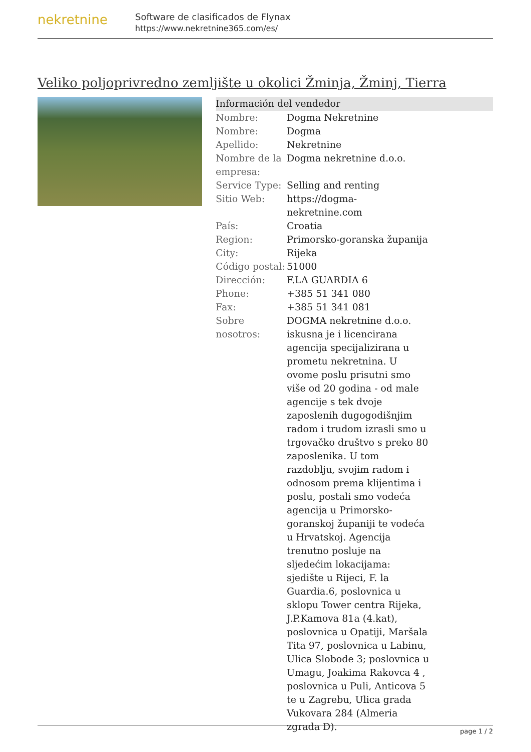nekretnine
Software de clasificados de Flynax
https://www.nekretnine365.com/es/
Veliko poljoprivredno zemljište u okolici Žminja, Žminj, Tierra
Información del vendedor
| Nombre: | Dogma Nekretnine |
| Nombre: | Dogma |
| Apellido: | Nekretnine |
| Nombre de la empresa: | Dogma nekretnine d.o.o. |
| Service Type: | Selling and renting |
| Sitio Web: | https://dogma-nekretnine.com |
| País: | Croatia |
| Region: | Primorsko-goranska županija |
| City: | Rijeka |
| Código postal: | 51000 |
| Dirección: | F.LA GUARDIA 6 |
| Phone: | +385 51 341 080 |
| Fax: | +385 51 341 081 |
| Sobre nosotros: | DOGMA nekretnine d.o.o. iskusna je i licencirana agencija specijalizirana u prometu nekretnina. U ovome poslu prisutni smo više od 20 godina - od male agencije s tek dvoje zaposlenih dugogodišnjim radom i trudom izrasli smo u trgovačko društvo s preko 80 zaposlenika. U tom razdoblju, svojim radom i odnosom prema klijentima i poslu, postali smo vodeća agencija u Primorsko-goranskoj županiji te vodeća u Hrvatskoj. Agencija trenutno posluje na sljedećim lokacijama: sjedište u Rijeci, F. la Guardia.6, poslovnica u sklopu Tower centra Rijeka, J.P.Kamova 81a (4.kat), poslovnica u Opatiji, Maršala Tita 97, poslovnica u Labinu, Ulica Slobode 3; poslovnica u Umagu, Joakima Rakovca 4 , poslovnica u Puli, Anticova 5 te u Zagrebu, Ulica grada Vukovara 284 (Almeria zgrada D). |
page 1 / 2